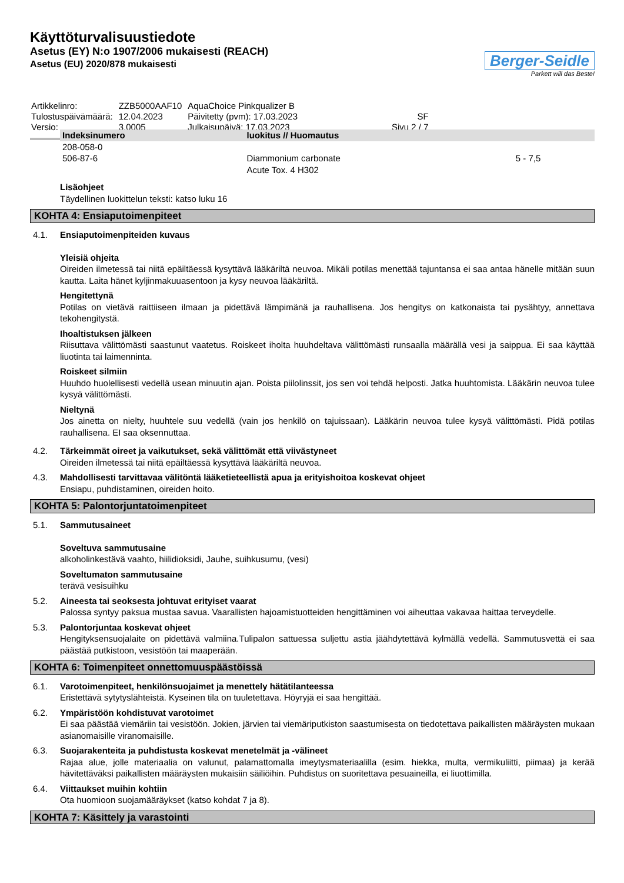Käyttöturvalisuustiedote
Asetus (EY) N:o 1907/2006 mukaisesti (REACH)
Asetus (EU) 2020/878 mukaisesti
Berger-Seidle
Parkett will das Beste!
| Artikkelinro: | ZZB5000AAF10 | AquaChoice Pinkqualizer B | |
| Tulostuspäivämäärä: | 12.04.2023 | Päivitetty (pvm): 17.03.2023 | SF |
| Versio: | 3.0005 | Julkaisupäivä: 17.03.2023 | Sivu 2 / 7 |
| Indeksinumero | luokitus // Huomautus | |
| --- | --- | --- |
| 208-058-0 506-87-6 | Diammonium carbonate Acute Tox. 4 H302 | 5 - 7,5 |
Lisäohjeet
Täydellinen luokittelun teksti: katso luku 16
KOHTA 4: Ensiaputoimenpiteet
4.1. Ensiaputoimenpiteiden kuvaus
Yleisiä ohjeita
Oireiden ilmetessä tai niitä epäiltäessä kysyttävä lääkäriltä neuvoa. Mikäli potilas menettää tajuntansa ei saa antaa hänelle mitään suun kautta. Laita hänet kyljinmakuuasentoon ja kysy neuvoa lääkäriltä.
Hengitettynä
Potilas on vietävä raittiiseen ilmaan ja pidettävä lämpimänä ja rauhallisena. Jos hengitys on katkonaista tai pysähtyy, annettava tekohengitystä.
Ihoaltistuksen jälkeen
Riisuttava välittömästi saastunut vaatetus. Roiskeet iholta huuhdeltava välittömästi runsaalla määrällä vesi ja saippua. Ei saa käyttää liuotinta tai laimenninta.
Roiskeet silmiin
Huuhdo huolellisesti vedellä usean minuutin ajan. Poista piilolinssit, jos sen voi tehdä helposti. Jatka huuhtomista. Lääkärin neuvoa tulee kysyä välittömästi.
Nieltynä
Jos ainetta on nielty, huuhtele suu vedellä (vain jos henkilö on tajuissaan). Lääkärin neuvoa tulee kysyä välittömästi. Pidä potilas rauhallisena. EI saa oksennuttaa.
4.2. Tärkeimmät oireet ja vaikutukset, sekä välittömät että viivästyneet
Oireiden ilmetessä tai niitä epäiltäessä kysyttävä lääkäriltä neuvoa.
4.3. Mahdollisesti tarvittavaa välitöntä lääketieteellistä apua ja erityishoitoa koskevat ohjeet
Ensiapu, puhdistaminen, oireiden hoito.
KOHTA 5: Palontorjuntatoimenpiteet
5.1. Sammutusaineet
Soveltuva sammutusaine
alkoholinkestävä vaahto, hiilidioksidi, Jauhe, suihkusumu, (vesi)
Soveltumaton sammutusaine
terävä vesisuihku
5.2. Aineesta tai seoksesta johtuvat erityiset vaarat
Palossa syntyy paksua mustaa savua. Vaarallisten hajoamistuotteiden hengittäminen voi aiheuttaa vakavaa haittaa terveydelle.
5.3. Palontorjuntaa koskevat ohjeet
Hengityksensuojalaite on pidettävä valmiina.Tulipalon sattuessa suljettu astia jäähdytettävä kylmällä vedellä. Sammutusvettä ei saa päästää putkistoon, vesistöön tai maaperään.
KOHTA 6: Toimenpiteet onnettomuuspäästöissä
6.1. Varotoimenpiteet, henkilönsuojaimet ja menettely hätätilanteessa
Eristettävä sytytyslähteistä. Kyseinen tila on tuuletettava. Höyryjä ei saa hengittää.
6.2. Ympäristöön kohdistuvat varotoimet
Ei saa päästää viemäriin tai vesistöön. Jokien, järvien tai viemäriputkiston saastumisesta on tiedotettava paikallisten määräysten mukaan asianomaisille viranomaisille.
6.3. Suojarakenteita ja puhdistusta koskevat menetelmät ja -välineet
Rajaa alue, jolle materiaalia on valunut, palamattomalla imeytysmateriaalilla (esim. hiekka, multa, vermikuliitti, piimaa) ja kerää hävitettäväksi paikallisten määräysten mukaisiin säiliöihin. Puhdistus on suoritettava pesuaineilla, ei liuottimilla.
6.4. Viittaukset muihin kohtiin
Ota huomioon suojamääräykset (katso kohdat 7 ja 8).
KOHTA 7: Käsittely ja varastointi